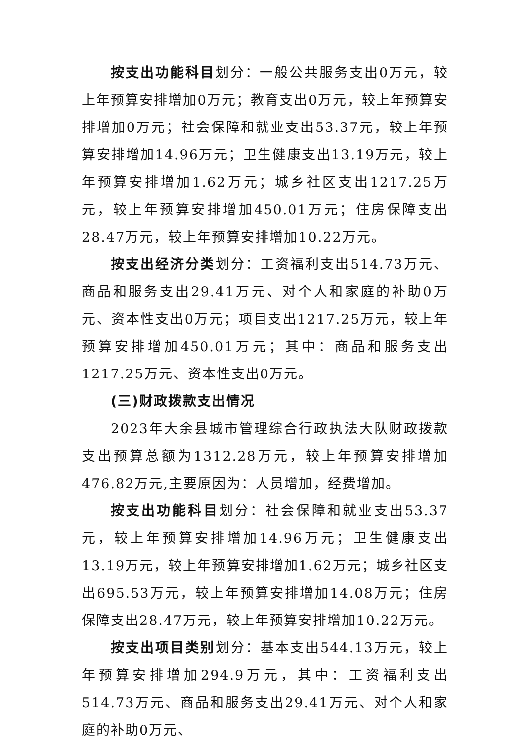按支出功能科目划分：一般公共服务支出0万元，较上年预算安排增加0万元；教育支出0万元，较上年预算安排增加0万元；社会保障和就业支出53.37元，较上年预算安排增加14.96万元；卫生健康支出13.19万元，较上年预算安排增加1.62万元；城乡社区支出1217.25万元，较上年预算安排增加450.01万元；住房保障支出28.47万元，较上年预算安排增加10.22万元。
按支出经济分类划分：工资福利支出514.73万元、商品和服务支出29.41万元、对个人和家庭的补助0万元、资本性支出0万元；项目支出1217.25万元，较上年预算安排增加450.01万元；其中：商品和服务支出1217.25万元、资本性支出0万元。
(三)财政拨款支出情况
2023年大余县城市管理综合行政执法大队财政拨款支出预算总额为1312.28万元，较上年预算安排增加476.82万元,主要原因为：人员增加，经费增加。
按支出功能科目划分：社会保障和就业支出53.37元，较上年预算安排增加14.96万元；卫生健康支出13.19万元，较上年预算安排增加1.62万元；城乡社区支出695.53万元，较上年预算安排增加14.08万元；住房保障支出28.47万元，较上年预算安排增加10.22万元。
按支出项目类别划分：基本支出544.13万元，较上年预算安排增加294.9万元，其中：工资福利支出514.73万元、商品和服务支出29.41万元、对个人和家庭的补助0万元、